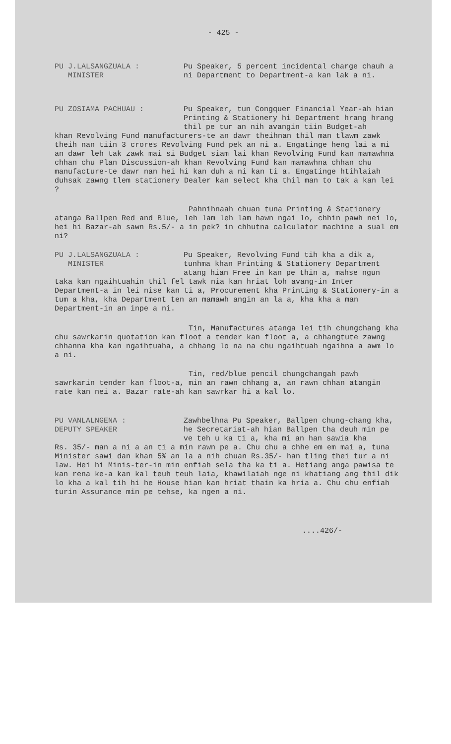- 425 -
PU J.LALSANGZUALA :
MINISTER
Pu Speaker, 5 percent incidental charge chauh a ni Department to Department-a kan lak a ni.
PU ZOSIAMA PACHUAU : Pu Speaker, tun Congquer Financial Year-ah hian Printing & Stationery hi Department hrang hrang thil pe tur an nih avangin tiin Budget-ah
khan Revolving Fund manufacturers-te an dawr theihnan thil man tlawm zawk theih nan tiin 3 crores Revolving Fund pek an ni a. Engatinge heng lai a mi an dawr leh tak zawk mai si Budget siam lai khan Revolving Fund kan mamawhna chhan chu Plan Discussion-ah khan Revolving Fund kan mamawhna chhan chu manufacture-te dawr nan hei hi kan duh a ni kan ti a. Engatinge htihlaiah duhsak zawng tlem stationery Dealer kan select kha thil man to tak a kan lei ?
Pahnihnaah chuan tuna Printing & Stationery atanga Ballpen Red and Blue, leh lam leh lam hawn ngai lo, chhin pawh nei lo, hei hi Bazar-ah sawn Rs.5/- a in pek? in chhutna calculator machine a sual em ni?
PU J.LALSANGZUALA :
MINISTER
Pu Speaker, Revolving Fund tih kha a dik a, tunhma khan Printing & Stationery Department atang hian Free in kan pe thin a, mahse ngun
taka kan ngaihtuahin thil fel tawk nia kan hriat loh avang-in Inter Department-a in lei nise kan ti a, Procurement kha Printing & Stationery-in a tum a kha, kha Department ten an mamawh angin an la a, kha kha a man Department-in an inpe a ni.
Tin, Manufactures atanga lei tih chungchang kha chu sawrkarin quotation kan floot a tender kan floot a, a chhangtute zawng chhanna kha kan ngaihtuaha, a chhang lo na na chu ngaihtuah ngaihna a awm lo a ni.
Tin, red/blue pencil chungchangah pawh sawrkarin tender kan floot-a, min an rawn chhang a, an rawn chhan atangin rate kan nei a. Bazar rate-ah kan sawrkar hi a kal lo.
PU VANLALNGENA :
DEPUTY SPEAKER
Zawhbelhna Pu Speaker, Ballpen chung-chang kha, he Secretariat-ah hian Ballpen tha deuh min pe ve teh u ka ti a, kha mi an han sawia kha
Rs. 35/- man a ni a an ti a min rawn pe a. Chu chu a chhe em em mai a, tuna Minister sawi dan khan 5% an la a nih chuan Rs.35/- han tling thei tur a ni law. Hei hi Minis-ter-in min enfiah sela tha ka ti a. Hetiang anga pawisa te kan rena ke-a kan kal teuh teuh laia, khawilaiah nge ni khatiang ang thil dik lo kha a kal tih hi he House hian kan hriat thain ka hria a. Chu chu enfiah turin Assurance min pe tehse, ka ngen a ni.
....426/-